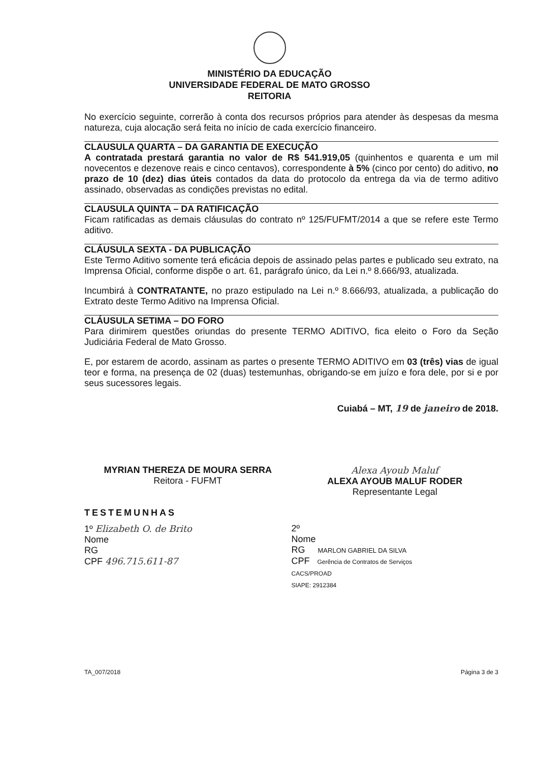MINISTÉRIO DA EDUCAÇÃO
UNIVERSIDADE FEDERAL DE MATO GROSSO
REITORIA
No exercício seguinte, correrão à conta dos recursos próprios para atender às despesas da mesma natureza, cuja alocação será feita no início de cada exercício financeiro.
CLAUSULA QUARTA – DA GARANTIA DE EXECUÇÃO
A contratada prestará garantia no valor de R$ 541.919,05 (quinhentos e quarenta e um mil novecentos e dezenove reais e cinco centavos), correspondente à 5% (cinco por cento) do aditivo, no prazo de 10 (dez) dias úteis contados da data do protocolo da entrega da via de termo aditivo assinado, observadas as condições previstas no edital.
CLAUSULA QUINTA – DA RATIFICAÇÃO
Ficam ratificadas as demais cláusulas do contrato nº 125/FUFMT/2014 a que se refere este Termo aditivo.
CLÁUSULA SEXTA - DA PUBLICAÇÃO
Este Termo Aditivo somente terá eficácia depois de assinado pelas partes e publicado seu extrato, na Imprensa Oficial, conforme dispõe o art. 61, parágrafo único, da Lei n.º 8.666/93, atualizada.
Incumbirá à CONTRATANTE, no prazo estipulado na Lei n.º 8.666/93, atualizada, a publicação do Extrato deste Termo Aditivo na Imprensa Oficial.
CLÁUSULA SETIMA – DO FORO
Para dirimirem questões oriundas do presente TERMO ADITIVO, fica eleito o Foro da Seção Judiciária Federal de Mato Grosso.
E, por estarem de acordo, assinam as partes o presente TERMO ADITIVO em 03 (três) vias de igual teor e forma, na presença de 02 (duas) testemunhas, obrigando-se em juízo e fora dele, por si e por seus sucessores legais.
Cuiabá – MT, 19 de janeiro de 2018.
MYRIAN THEREZA DE MOURA SERRA
Reitora - FUFMT
Alexa Ayoub Maluf
ALEXA AYOUB MALUF RODER
Representante Legal
TESTEMUNHAS
1º Elizabeth O. de Brito
Nome
RG
CPF 496.715.611-87
2º
Nome
RG MARLON GABRIEL DA SILVA
CPF Gerência de Contratos de Serviços
CACS/PROAD
SIAPE: 2912384
TA_007/2018 Página 3 de 3